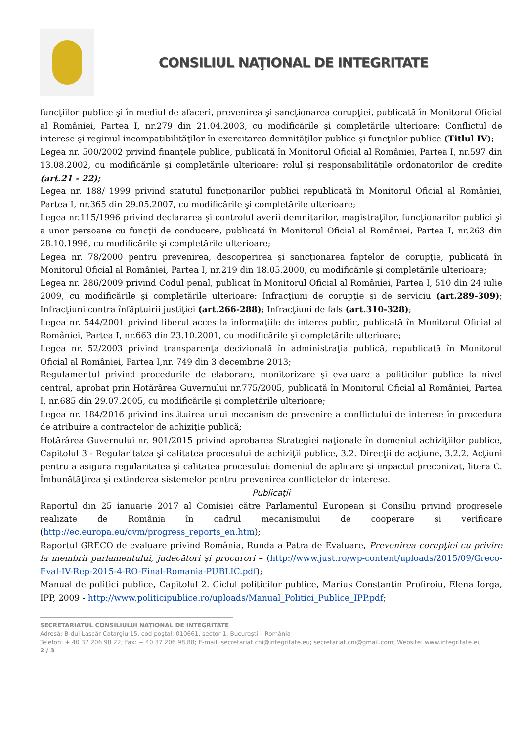CONSILIUL NAŢIONAL DE INTEGRITATE
funcţiilor publice şi în mediul de afaceri, prevenirea şi sancţionarea corupţiei, publicată în Monitorul Oficial al României, Partea I, nr.279 din 21.04.2003, cu modificările şi completările ulterioare: Conflictul de interese şi regimul incompatibilităţilor în exercitarea demnităţilor publice şi funcţiilor publice (Titlul IV);
Legea nr. 500/2002 privind finanţele publice, publicată în Monitorul Oficial al României, Partea I, nr.597 din 13.08.2002, cu modificările şi completările ulterioare: rolul şi responsabilităţile ordonatorilor de credite (art.21 - 22);
Legea nr. 188/ 1999 privind statutul funcţionarilor publici republicată în Monitorul Oficial al României, Partea I, nr.365 din 29.05.2007, cu modificările şi completările ulterioare;
Legea nr.115/1996 privind declararea şi controlul averii demnitarilor, magistraţilor, funcţionarilor publici şi a unor persoane cu funcţii de conducere, publicată în Monitorul Oficial al României, Partea I, nr.263 din 28.10.1996, cu modificările şi completările ulterioare;
Legea nr. 78/2000 pentru prevenirea, descoperirea şi sancţionarea faptelor de corupţie, publicată în Monitorul Oficial al României, Partea I, nr.219 din 18.05.2000, cu modificările şi completările ulterioare;
Legea nr. 286/2009 privind Codul penal, publicat în Monitorul Oficial al României, Partea I, 510 din 24 iulie 2009, cu modificările şi completările ulterioare: Infracţiuni de corupţie şi de serviciu (art.289-309); Infracţiuni contra înfăptuirii justiţiei (art.266-288); Infracţiuni de fals (art.310-328);
Legea nr. 544/2001 privind liberul acces la informaţiile de interes public, publicată în Monitorul Oficial al României, Partea I, nr.663 din 23.10.2001, cu modificările şi completările ulterioare;
Legea nr. 52/2003 privind transparenţa decizională în administraţia publică, republicată în Monitorul Oficial al României, Partea I,nr. 749 din 3 decembrie 2013;
Regulamentul privind procedurile de elaborare, monitorizare şi evaluare a politicilor publice la nivel central, aprobat prin Hotărârea Guvernului nr.775/2005, publicată în Monitorul Oficial al României, Partea I, nr.685 din 29.07.2005, cu modificările şi completările ulterioare;
Legea nr. 184/2016 privind instituirea unui mecanism de prevenire a conflictului de interese în procedura de atribuire a contractelor de achiziţie publică;
Hotărârea Guvernului nr. 901/2015 privind aprobarea Strategiei naţionale în domeniul achiziţiilor publice, Capitolul 3 - Regularitatea şi calitatea procesului de achiziţii publice, 3.2. Direcţii de acţiune, 3.2.2. Acţiuni pentru a asigura regularitatea şi calitatea procesului: domeniul de aplicare şi impactul preconizat, litera C. Îmbunătăţirea şi extinderea sistemelor pentru prevenirea conflictelor de interese.
Publicaţii
Raportul din 25 ianuarie 2017 al Comisiei către Parlamentul European şi Consiliu privind progresele realizate de România în cadrul mecanismului de cooperare şi verificare (http://ec.europa.eu/cvm/progress_reports_en.htm);
Raportul GRECO de evaluare privind România, Runda a Patra de Evaluare, Prevenirea corupţiei cu privire la membrii parlamentului, judecători şi procurori – (http://www.just.ro/wp-content/uploads/2015/09/Greco-Eval-IV-Rep-2015-4-RO-Final-Romania-PUBLIC.pdf);
Manual de politici publice, Capitolul 2. Ciclul politicilor publice, Marius Constantin Profiroiu, Elena Iorga, IPP, 2009 - http://www.politicipublice.ro/uploads/Manual_Politici_Publice_IPP.pdf;
SECRETARIATUL CONSILIULUI NAŢIONAL DE INTEGRITATE
Adresă: B-dul Lascăr Catargiu 15, cod poştal: 010661, sector 1, Bucureşti – România
Telefon: + 40 37 206 98 22; Fax: + 40 37 206 98 88; E-mail: secretariat.cni@integritate.eu; secretariat.cni@gmail.com; Website: www.integritate.eu
2 / 3